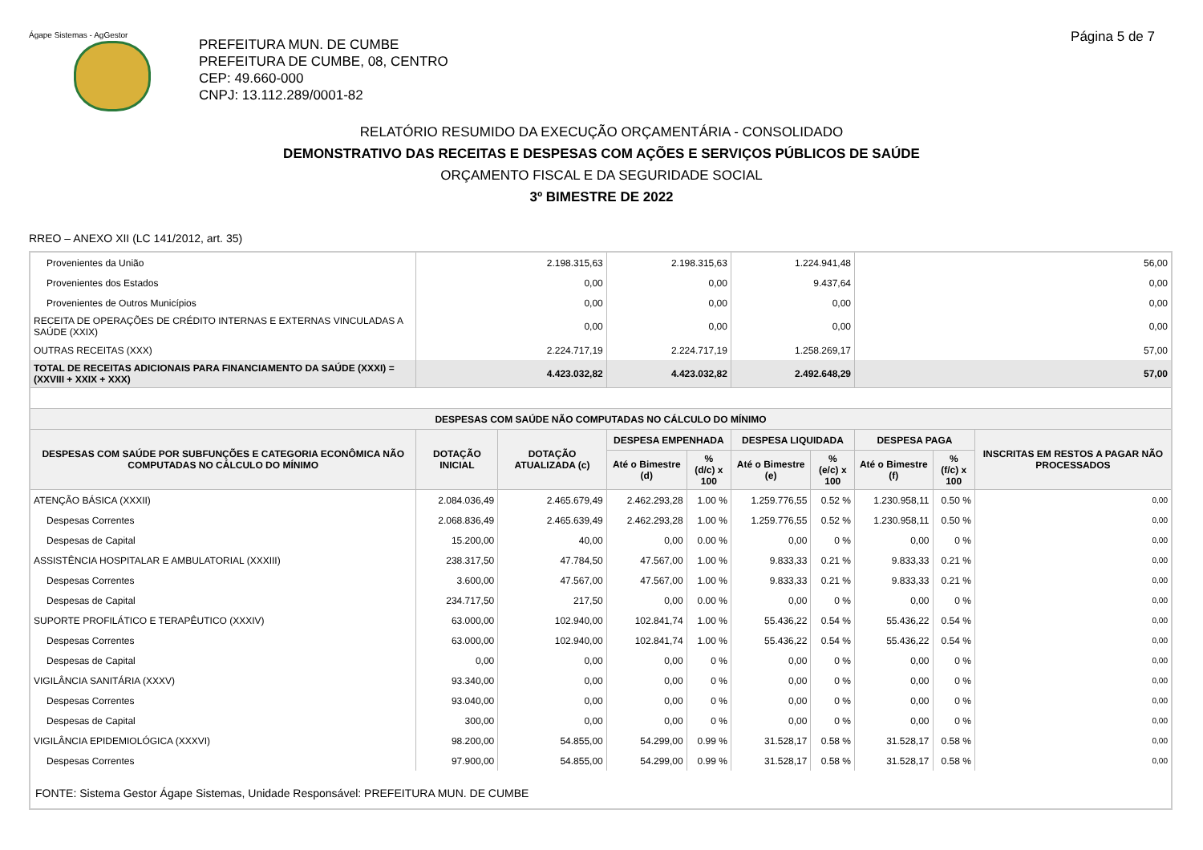Ágape Sistemas - AgGestor
Página 5 de 7
PREFEITURA MUN. DE CUMBE
PREFEITURA DE CUMBE, 08, CENTRO
CEP: 49.660-000
CNPJ: 13.112.289/0001-82
RELATÓRIO RESUMIDO DA EXECUÇÃO ORÇAMENTÁRIA - CONSOLIDADO
DEMONSTRATIVO DAS RECEITAS E DESPESAS COM AÇÕES E SERVIÇOS PÚBLICOS DE SAÚDE
ORÇAMENTO FISCAL E DA SEGURIDADE SOCIAL
3º BIMESTRE DE 2022
RREO – ANEXO XII (LC 141/2012, art. 35)
| Provenientes da União | 2.198.315,63 | | 2.198.315,63 | | 1.224.941,48 | | 56,00 | | |
| Provenientes dos Estados | 0,00 | | 0,00 | | 9.437,64 | | 0,00 | | |
| Provenientes de Outros Municípios | 0,00 | | 0,00 | | 0,00 | | 0,00 | | |
| RECEITA DE OPERAÇÕES DE CRÉDITO INTERNAS E EXTERNAS VINCULADAS A SAÚDE (XXIX) | 0,00 | | 0,00 | | 0,00 | | 0,00 | | |
| OUTRAS RECEITAS (XXX) | 2.224.717,19 | | 2.224.717,19 | | 1.258.269,17 | | 57,00 | | |
| TOTAL DE RECEITAS ADICIONAIS PARA FINANCIAMENTO DA SAÚDE (XXXI) = (XXVIII + XXIX + XXX) | 4.423.032,82 | | 4.423.032,82 | | 2.492.648,29 | | 57,00 | | |
| DESPESAS COM SAÚDE NÃO COMPUTADAS NO CÁLCULO DO MÍNIMO | | | | | | | | | |
| DESPESAS COM SAÚDE POR SUBFUNÇÕES E CATEGORIA ECONÔMICA NÃO COMPUTADAS NO CÁLCULO DO MÍNIMO | DOTAÇÃO INICIAL | DOTAÇÃO ATUALIZADA (c) | DESPESA EMPENHADA | | DESPESA LIQUIDADA | | DESPESA PAGA | | INSCRITAS EM RESTOS A PAGAR NÃO PROCESSADOS |
| | | | Até o Bimestre (d) | % (d/c) x 100 | Até o Bimestre (e) | % (e/c) x 100 | Até o Bimestre (f) | % (f/c) x 100 | |
| ATENÇÃO BÁSICA (XXXII) | 2.084.036,49 | 2.465.679,49 | 2.462.293,28 | 1.00 % | 1.259.776,55 | 0.52 % | 1.230.958,11 | 0.50 % | 0,00 |
| Despesas Correntes | 2.068.836,49 | 2.465.639,49 | 2.462.293,28 | 1.00 % | 1.259.776,55 | 0.52 % | 1.230.958,11 | 0.50 % | 0,00 |
| Despesas de Capital | 15.200,00 | 40,00 | 0,00 | 0.00 % | 0,00 | 0 % | 0,00 | 0 % | 0,00 |
| ASSISTÊNCIA HOSPITALAR E AMBULATORIAL (XXXIII) | 238.317,50 | 47.784,50 | 47.567,00 | 1.00 % | 9.833,33 | 0.21 % | 9.833,33 | 0.21 % | 0,00 |
| Despesas Correntes | 3.600,00 | 47.567,00 | 47.567,00 | 1.00 % | 9.833,33 | 0.21 % | 9.833,33 | 0.21 % | 0,00 |
| Despesas de Capital | 234.717,50 | 217,50 | 0,00 | 0.00 % | 0,00 | 0 % | 0,00 | 0 % | 0,00 |
| SUPORTE PROFILÁTICO E TERAPÊUTICO (XXXIV) | 63.000,00 | 102.940,00 | 102.841,74 | 1.00 % | 55.436,22 | 0.54 % | 55.436,22 | 0.54 % | 0,00 |
| Despesas Correntes | 63.000,00 | 102.940,00 | 102.841,74 | 1.00 % | 55.436,22 | 0.54 % | 55.436,22 | 0.54 % | 0,00 |
| Despesas de Capital | 0,00 | 0,00 | 0,00 | 0 % | 0,00 | 0 % | 0,00 | 0 % | 0,00 |
| VIGILÂNCIA SANITÁRIA (XXXV) | 93.340,00 | 0,00 | 0,00 | 0 % | 0,00 | 0 % | 0,00 | 0 % | 0,00 |
| Despesas Correntes | 93.040,00 | 0,00 | 0,00 | 0 % | 0,00 | 0 % | 0,00 | 0 % | 0,00 |
| Despesas de Capital | 300,00 | 0,00 | 0,00 | 0 % | 0,00 | 0 % | 0,00 | 0 % | 0,00 |
| VIGILÂNCIA EPIDEMIOLÓGICA (XXXVI) | 98.200,00 | 54.855,00 | 54.299,00 | 0.99 % | 31.528,17 | 0.58 % | 31.528,17 | 0.58 % | 0,00 |
| Despesas Correntes | 97.900,00 | 54.855,00 | 54.299,00 | 0.99 % | 31.528,17 | 0.58 % | 31.528,17 | 0.58 % | 0,00 |
| FONTE: Sistema Gestor Ágape Sistemas, Unidade Responsável: PREFEITURA MUN. DE CUMBE | | | | | | | | | |